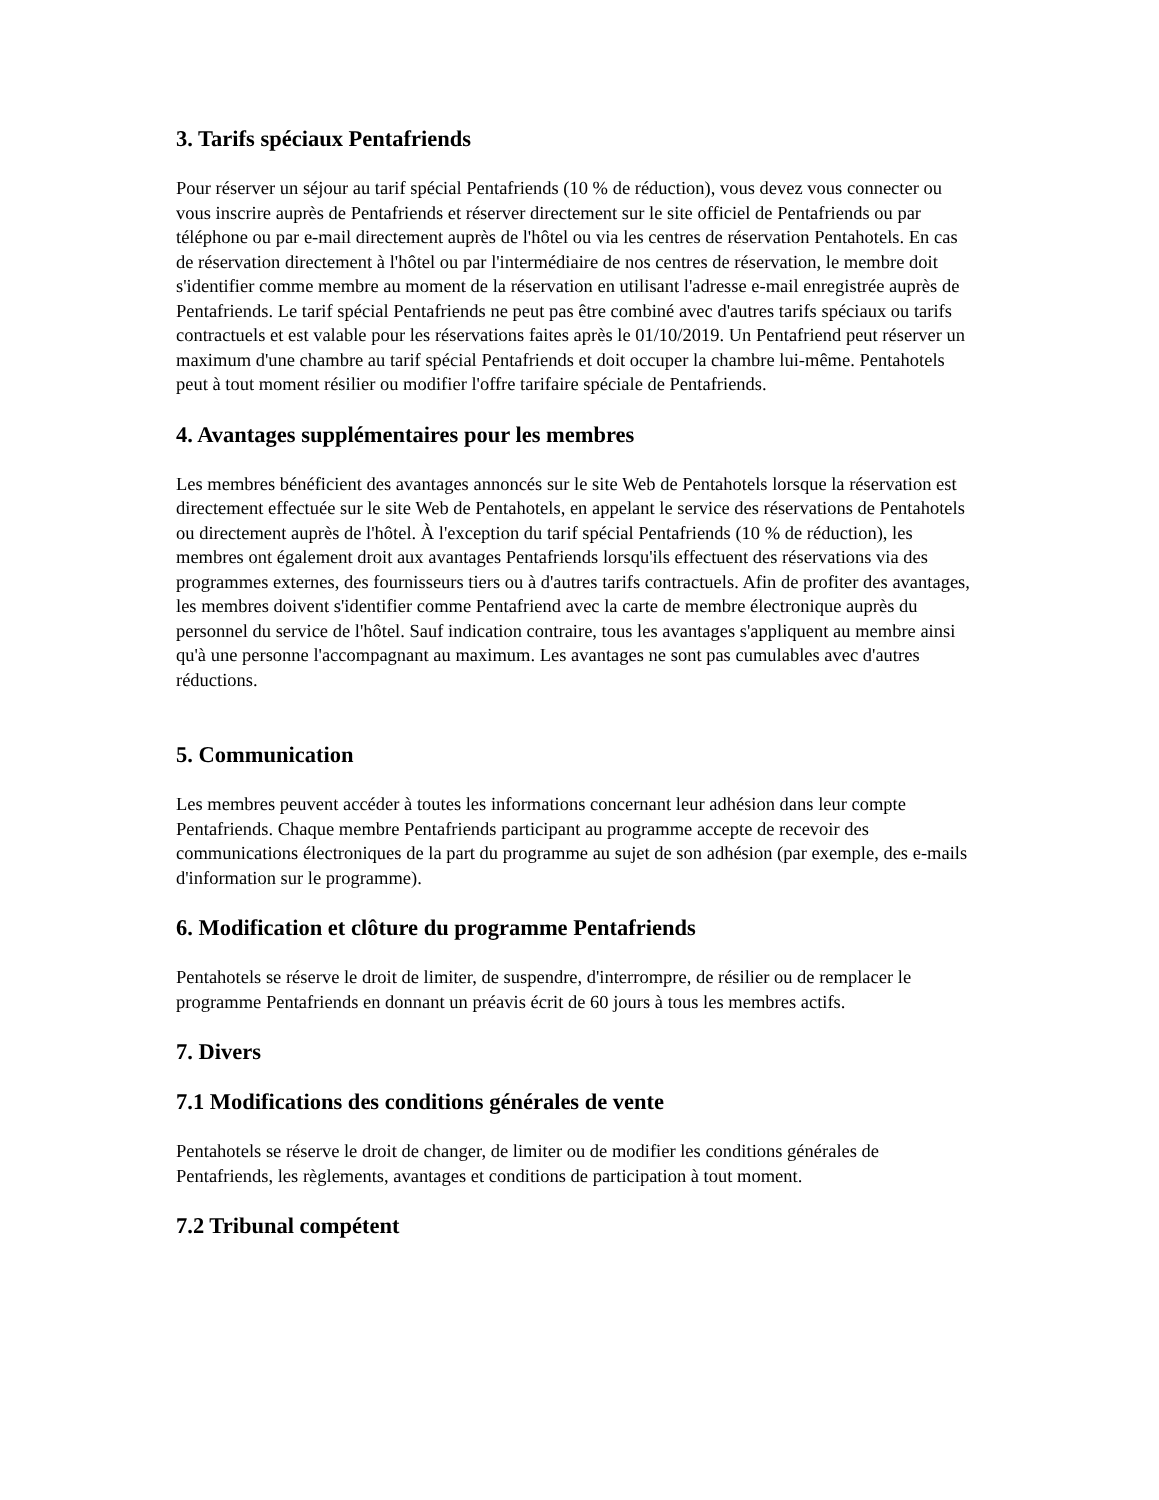3. Tarifs spéciaux Pentafriends
Pour réserver un séjour au tarif spécial Pentafriends (10 % de réduction), vous devez vous connecter ou vous inscrire auprès de Pentafriends et réserver directement sur le site officiel de Pentafriends ou par téléphone ou par e-mail directement auprès de l'hôtel ou via les centres de réservation Pentahotels. En cas de réservation directement à l'hôtel ou par l'intermédiaire de nos centres de réservation, le membre doit s'identifier comme membre au moment de la réservation en utilisant l'adresse e-mail enregistrée auprès de Pentafriends. Le tarif spécial Pentafriends ne peut pas être combiné avec d'autres tarifs spéciaux ou tarifs contractuels et est valable pour les réservations faites après le 01/10/2019. Un Pentafriend peut réserver un maximum d'une chambre au tarif spécial Pentafriends et doit occuper la chambre lui-même. Pentahotels peut à tout moment résilier ou modifier l'offre tarifaire spéciale de Pentafriends.
4. Avantages supplémentaires pour les membres
Les membres bénéficient des avantages annoncés sur le site Web de Pentahotels lorsque la réservation est directement effectuée sur le site Web de Pentahotels, en appelant le service des réservations de Pentahotels ou directement auprès de l'hôtel. À l'exception du tarif spécial Pentafriends (10 % de réduction), les membres ont également droit aux avantages Pentafriends lorsqu'ils effectuent des réservations via des programmes externes, des fournisseurs tiers ou à d'autres tarifs contractuels. Afin de profiter des avantages, les membres doivent s'identifier comme Pentafriend avec la carte de membre électronique auprès du personnel du service de l'hôtel. Sauf indication contraire, tous les avantages s'appliquent au membre ainsi qu'à une personne l'accompagnant au maximum. Les avantages ne sont pas cumulables avec d'autres réductions.
5. Communication
Les membres peuvent accéder à toutes les informations concernant leur adhésion dans leur compte Pentafriends. Chaque membre Pentafriends participant au programme accepte de recevoir des communications électroniques de la part du programme au sujet de son adhésion (par exemple, des e-mails d'information sur le programme).
6. Modification et clôture du programme Pentafriends
Pentahotels se réserve le droit de limiter, de suspendre, d'interrompre, de résilier ou de remplacer le programme Pentafriends en donnant un préavis écrit de 60 jours à tous les membres actifs.
7. Divers
7.1 Modifications des conditions générales de vente
Pentahotels se réserve le droit de changer, de limiter ou de modifier les conditions générales de Pentafriends, les règlements, avantages et conditions de participation à tout moment.
7.2 Tribunal compétent